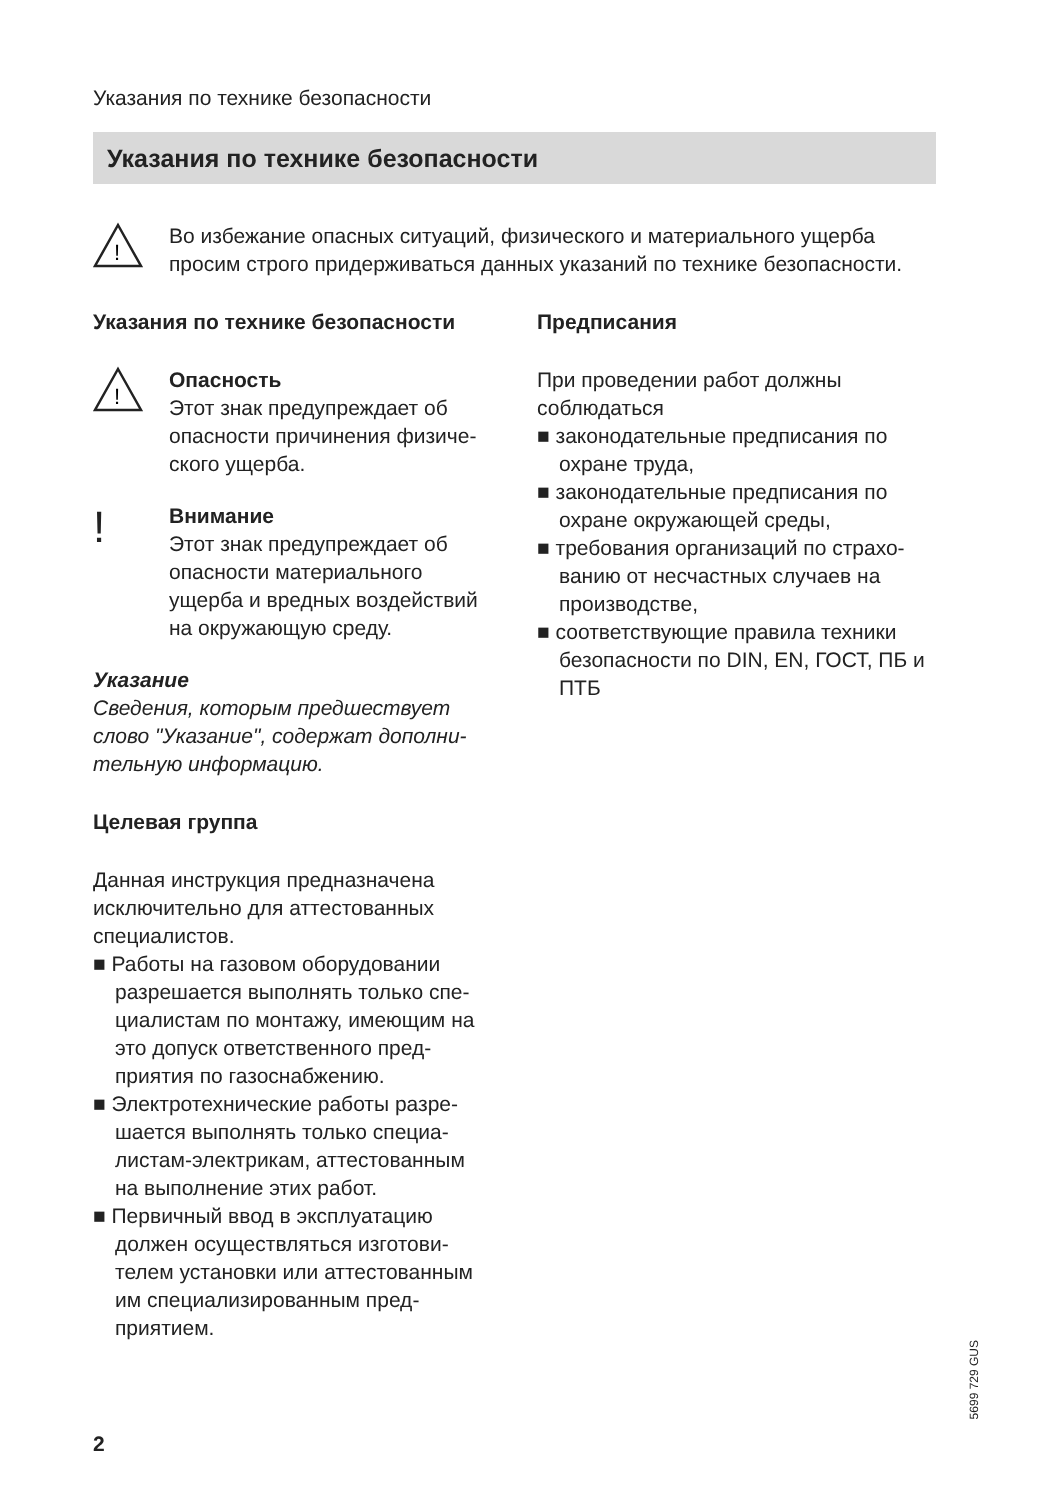Указания по технике безопасности
Указания по технике безопасности
!
Во избежание опасных ситуаций, физического и материального ущерба просим строго придерживаться данных указаний по технике безопасно­сти.
Указания по технике безопасности
!
Опасность
Этот знак предупреждает об опасности причинения физиче­ского ущерба.
!
Внимание
Этот знак предупреждает об опасности материального ущерба и вредных воздей­ствий на окружающую среду.
Указание
Сведения, которым предшествует слово "Указание", содержат дополни­тельную информацию.
Целевая группа
Данная инструкция предназначена исключительно для аттестованных специалистов.
■ Работы на газовом оборудовании разрешается выполнять только спе­циалистам по монтажу, имеющим на это допуск ответственного пред­приятия по газоснабжению.
■ Электротехнические работы разре­шается выполнять только специа­листам-электрикам, аттестованным на выполнение этих работ.
■ Первичный ввод в эксплуатацию должен осуществляться изготови­телем установки или аттестован­ным им специализированным пред­приятием.
Предписания
При проведении работ должны соблюдаться
■ законодательные предписания по охране труда,
■ законодательные предписания по охране окружающей среды,
■ требования организаций по страхо­ванию от несчастных случаев на производстве,
■ соответствующие правила техники безопасности по DIN, EN, ГОСТ, ПБ и ПТБ
5699 729 GUS
2